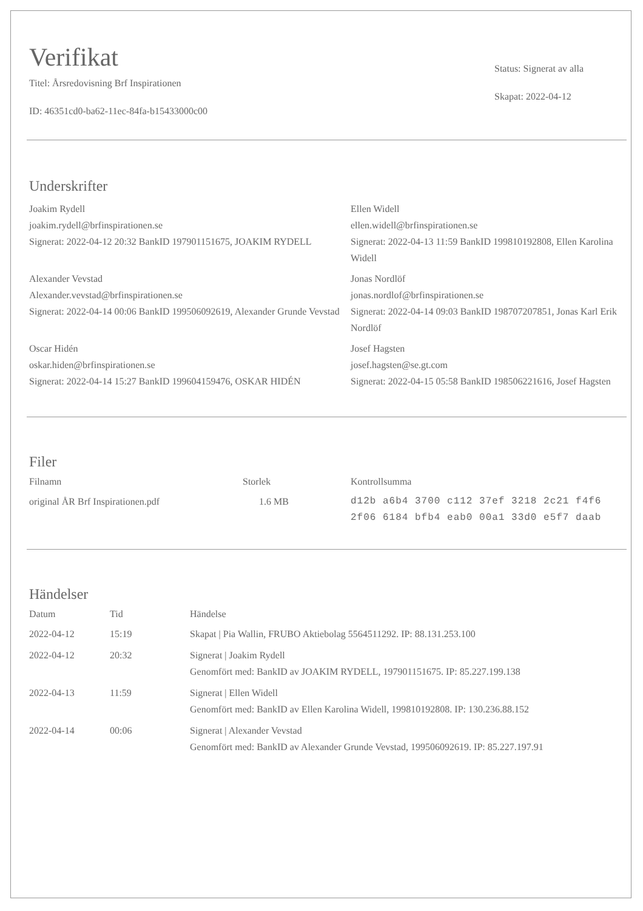Verifikat
Titel: Årsredovisning Brf Inspirationen
ID: 46351cd0-ba62-11ec-84fa-b15433000c00
Status: Signerat av alla
Skapat: 2022-04-12
Underskrifter
Joakim Rydell
joakim.rydell@brfinspirationen.se
Signerat: 2022-04-12 20:32 BankID 197901151675, JOAKIM RYDELL
Ellen Widell
ellen.widell@brfinspirationen.se
Signerat: 2022-04-13 11:59 BankID 199810192808, Ellen Karolina Widell
Alexander Vevstad
Alexander.vevstad@brfinspirationen.se
Signerat: 2022-04-14 00:06 BankID 199506092619, Alexander Grunde Vevstad
Jonas Nordlöf
jonas.nordlof@brfinspirationen.se
Signerat: 2022-04-14 09:03 BankID 198707207851, Jonas Karl Erik Nordlöf
Oscar Hidén
oskar.hiden@brfinspirationen.se
Signerat: 2022-04-14 15:27 BankID 199604159476, OSKAR HIDÉN
Josef Hagsten
josef.hagsten@se.gt.com
Signerat: 2022-04-15 05:58 BankID 198506221616, Josef Hagsten
Filer
| Filnamn | Storlek | Kontrollsumma |
| --- | --- | --- |
| original ÅR Brf Inspirationen.pdf | 1.6 MB | d12b a6b4 3700 c112 37ef 3218 2c21 f4f6 2f06 6184 bfb4 eab0 00a1 33d0 e5f7 daab |
Händelser
| Datum | Tid | Händelse |
| --- | --- | --- |
| 2022-04-12 | 15:19 | Skapat / Pia Wallin, FRUBO Aktiebolag 5564511292. IP: 88.131.253.100 |
| 2022-04-12 | 20:32 | Signerat / Joakim Rydell Genomfört med: BankID av JOAKIM RYDELL, 197901151675. IP: 85.227.199.138 |
| 2022-04-13 | 11:59 | Signerat / Ellen Widell Genomfört med: BankID av Ellen Karolina Widell, 199810192808. IP: 130.236.88.152 |
| 2022-04-14 | 00:06 | Signerat / Alexander Vevstad Genomfört med: BankID av Alexander Grunde Vevstad, 199506092619. IP: 85.227.197.91 |